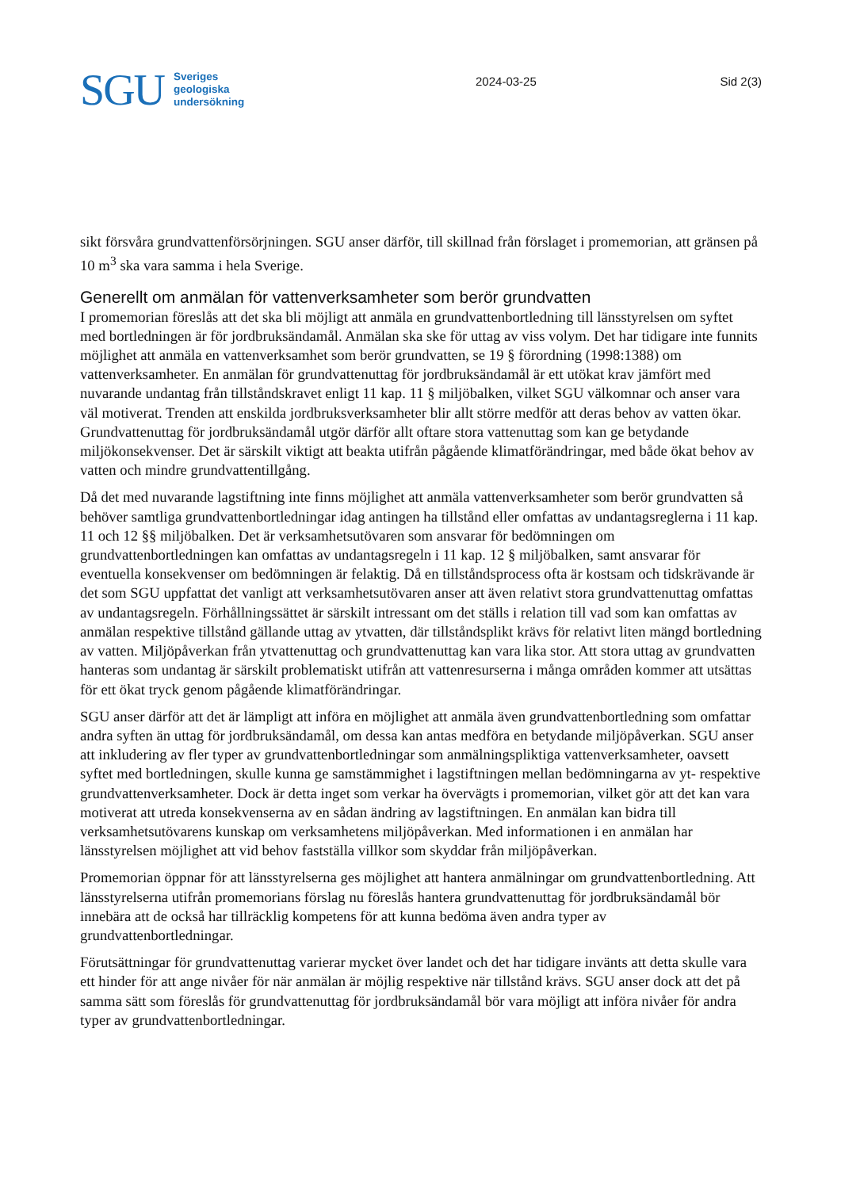SGU
Sveriges
geologiska
undersökning
2024-03-25 Sid 2(3)
sikt försvåra grundvattenförsörjningen. SGU anser därför, till skillnad från förslaget i promemorian, att gränsen på 10 m<sup>3</sup> ska vara samma i hela Sverige.
Generellt om anmälan för vattenverksamheter som berör grundvatten
I promemorian föreslås att det ska bli möjligt att anmäla en grundvattenbortledning till länsstyrelsen om syftet med bortledningen är för jordbruksändamål. Anmälan ska ske för uttag av viss volym. Det har tidigare inte funnits möjlighet att anmäla en vattenverksamhet som berör grundvatten, se 19 § förordning (1998:1388) om vattenverksamheter. En anmälan för grundvattenuttag för jordbruksändamål är ett utökat krav jämfört med nuvarande undantag från tillståndskravet enligt 11 kap. 11 § miljöbalken, vilket SGU välkomnar och anser vara väl motiverat. Trenden att enskilda jordbruksverksamheter blir allt större medför att deras behov av vatten ökar. Grundvattenuttag för jordbruksändamål utgör därför allt oftare stora vattenuttag som kan ge betydande miljökonsekvenser. Det är särskilt viktigt att beakta utifrån pågående klimatförändringar, med både ökat behov av vatten och mindre grundvattentillgång.
Då det med nuvarande lagstiftning inte finns möjlighet att anmäla vattenverksamheter som berör grundvatten så behöver samtliga grundvattenbortledningar idag antingen ha tillstånd eller omfattas av undantagsreglerna i 11 kap. 11 och 12 §§ miljöbalken. Det är verksamhetsutövaren som ansvarar för bedömningen om grundvattenbortledningen kan omfattas av undantagsregeln i 11 kap. 12 § miljöbalken, samt ansvarar för eventuella konsekvenser om bedömningen är felaktig. Då en tillståndsprocess ofta är kostsam och tidskrävande är det som SGU uppfattat det vanligt att verksamhetsutövaren anser att även relativt stora grundvattenuttag omfattas av undantagsregeln. Förhållningssättet är särskilt intressant om det ställs i relation till vad som kan omfattas av anmälan respektive tillstånd gällande uttag av ytvatten, där tillståndsplikt krävs för relativt liten mängd bortledning av vatten. Miljöpåverkan från ytvattenuttag och grundvattenuttag kan vara lika stor. Att stora uttag av grundvatten hanteras som undantag är särskilt problematiskt utifrån att vattenresurserna i många områden kommer att utsättas för ett ökat tryck genom pågående klimatförändringar.
SGU anser därför att det är lämpligt att införa en möjlighet att anmäla även grundvattenbortledning som omfattar andra syften än uttag för jordbruksändamål, om dessa kan antas medföra en betydande miljöpåverkan. SGU anser att inkludering av fler typer av grundvattenbortledningar som anmälningspliktiga vattenverksamheter, oavsett syftet med bortledningen, skulle kunna ge samstämmighet i lagstiftningen mellan bedömningarna av yt- respektive grundvattenverksamheter. Dock är detta inget som verkar ha övervägts i promemorian, vilket gör att det kan vara motiverat att utreda konsekvenserna av en sådan ändring av lagstiftningen. En anmälan kan bidra till verksamhetsutövarens kunskap om verksamhetens miljöpåverkan. Med informationen i en anmälan har länsstyrelsen möjlighet att vid behov fastställa villkor som skyddar från miljöpåverkan.
Promemorian öppnar för att länsstyrelserna ges möjlighet att hantera anmälningar om grundvattenbortledning. Att länsstyrelserna utifrån promemorians förslag nu föreslås hantera grundvattenuttag för jordbruksändamål bör innebära att de också har tillräcklig kompetens för att kunna bedöma även andra typer av grundvattenbortledningar.
Förutsättningar för grundvattenuttag varierar mycket över landet och det har tidigare invänts att detta skulle vara ett hinder för att ange nivåer för när anmälan är möjlig respektive när tillstånd krävs. SGU anser dock att det på samma sätt som föreslås för grundvattenuttag för jordbruksändamål bör vara möjligt att införa nivåer för andra typer av grundvattenbortledningar.